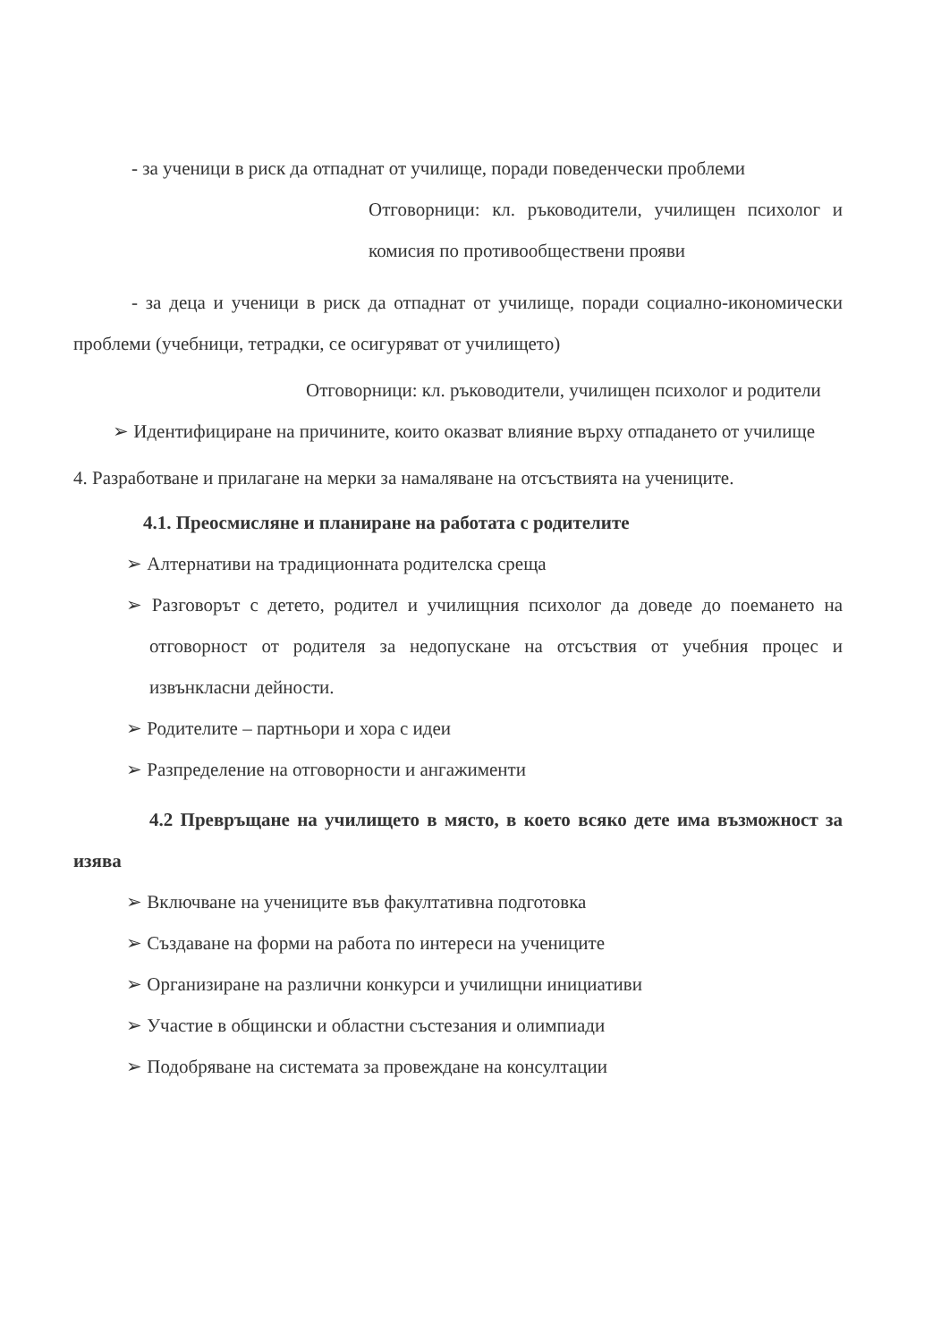- за ученици в риск да отпаднат от училище, поради поведенчески проблеми
Отговорници: кл. ръководители, училищен психолог и комисия по противообществени прояви
- за деца и ученици в риск да отпаднат от училище, поради социално-икономически проблеми (учебници, тетрадки, се осигуряват от училището)
Отговорници: кл. ръководители, училищен психолог и родители
➢ Идентифициране на причините, които оказват влияние върху отпадането от училище
4. Разработване и прилагане на мерки за намаляване на отсъствията на учениците.
4.1. Преосмисляне и планиране на работата с родителите
➢ Алтернативи на традиционната родителска среща
➢ Разговорът с детето, родител и училищния психолог да доведе до поемането на отговорност от родителя за недопускане на отсъствия от учебния процес и извънкласни дейности.
➢ Родителите – партньори и хора с идеи
➢ Разпределение на отговорности и ангажименти
4.2 Превръщане на училището в място, в което всяко дете има възможност за изява
➢ Включване на учениците във факултативна подготовка
➢ Създаване на форми на работа по интереси на учениците
➢ Организиране на различни конкурси и училищни инициативи
➢ Участие в общински и областни състезания и олимпиади
➢ Подобряване на системата за провеждане на консултации